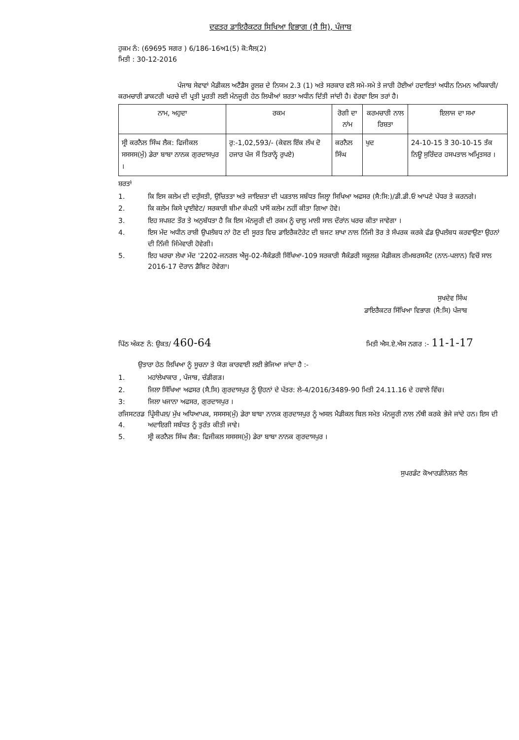ਦਫਤਰ ਡਾਇਰੈਕਟਰ ਸਿਖਿਆ ਵਿਭਾਗ (ਸੈ ਸਿ), ਪੰਜਾਬ
ਹੁਕਮ ਨੰ: (69695 ਸਗਰ ) 6/186-16ਅ1(5) ਕੋ:ਸੈਲ(2)
ਮਿਤੀ : 30-12-2016
ਪੰਜਾਬ ਸੇਵਾਵਾਂ ਮੈਡੀਕਲ ਅਟੈਂਡੈਸ ਰੂਲਜ਼ ਦੇ ਨਿਯਮ 2.3 (1) ਅਤੇ ਸਰਕਾਰ ਵਲੋ ਸਮੇ-ਸਮੇ ਤੇ ਜਾਰੀ ਹੋਈਆਂ ਹਦਾਇਤਾਂ ਅਧੀਨ ਨਿਮਨ ਅਧਿਕਾਰੀ/ਕਰਮਚਾਰੀ ਡਾਕਟਰੀ ਖਰਚੇ ਦੀ ਪ੍ਰਤੀ ਪੂਰਤੀ ਲਈ ਮੰਨਜੂਰੀ ਹੇਠ ਲਿਖੀਆਂ ਸ਼ਰਤਾ ਅਧੀਨ ਦਿੱਤੀ ਜਾਂਦੀ ਹੈ। ਵੇਰਵਾ ਇਸ ਤਰਾਂ ਹੈ।
| ਨਾਮ, ਅਹੁਦਾ | ਰਕਮ | ਰੋਗੀ ਦਾ ਨਾਂਮ | ਕਰਮਚਾਰੀ ਨਾਲ ਰਿਸ਼ਤਾ | ਇਲਾਜ ਦਾ ਸਮਾ |
| --- | --- | --- | --- | --- |
| ਸ੍ਰੀ ਕਰਨੈਲ ਸਿੰਘ ਲੈਕ: ਫਿਜੀਕਲ ਸਸਸਸ(ਮੁੰ) ਡੇਰਾ ਬਾਬਾ ਨਾਨਕ ਗੁਰਦਾਸਪੁਰ । | ਰੁ:-1,02,593/- (ਕੇਵਲ ਇੱਕ ਲੱਖ ਦੋ ਹਜਾਰ ਪੰਜ ਸੌ ਤਿਰਾਨ੍ਵੇਂ ਰੁਪਏ) | ਕਰਨੈਲ ਸਿੰਘ | ਖੁਦ | 24-10-15 ਤੋ 30-10-15 ਤੱਕ ਨਿਊ ਸੁਰਿੰਦਰ ਹਸਪਤਾਲ ਅਮ੍ਰਿਤਸਰ । |
ਸ਼ਰਤਾਂ
1. ਕਿ ਇਸ ਕਲੇਮ ਦੀ ਦਰੁੱਸਤੀ, ਉਚਿਤਤਾ ਅਤੇ ਜਾਇਜ਼ਤਾ ਦੀ ਪੜਤਾਲ ਸਬੰਧਤ ਜਿਲ੍ਹਾ ਸਿਖਿਆ ਅਫਸਰ (ਸੈ:ਸਿ:)/ਡੀ.ਡੀ.ਓ ਆਪਣੇ ਪੱਧਰ ਤੇ ਕਰਨਗੇ।
2. ਕਿ ਕਲੇਮ ਕਿਸੇ ਪ੍ਰਾਈਵੇਟ/ ਸਰਕਾਰੀ ਬੀਮਾ ਕੰਪਨੀ ਪਾਸੋਂ ਕਲੇਮ ਨਹੀਂ ਕੀਤਾ ਗਿਆ ਹੋਵੇ।
3. ਇਹ ਸਪਸ਼ਟ ਤੌਰ ਤੇ ਅਨੁਬੱਧਤਾ ਹੈ ਕਿ ਇਸ ਮੰਨਜੂਰੀ ਦੀ ਰਕਮ ਨੂੰ ਚਾਲੂ ਮਾਲੀ ਸਾਲ ਦੌਰਾਂਨ ਖਰਚ ਕੀਤਾ ਜਾਵੇਗਾ ।
4. ਇਸ ਮੱਦ ਅਧੀਨ ਰਾਸ਼ੀ ਉਪਲੱਬਧ ਨਾਂ ਹੋਣ ਦੀ ਸੂਰਤ ਵਿਚ ਡਾਇਰੈਕਟੋਰੇਟ ਦੀ ਬਜਟ ਸ਼ਾਖਾ ਨਾਲ ਨਿੱਜੀ ਤੋਰ ਤੇ ਸੰਪਰਕ ਕਰਕੇ ਫੰਡ ਉਪਲੱਬਧ ਕਰਵਾਉਣਾ ਉਹਨਾਂ ਦੀ ਨਿੱਜੀ ਜਿੰਮੇਵਾਰੀ ਹੋਵੇਗੀ।
5. ਇਹ ਖਰਚਾ ਲੇਖਾ ਮੱਦ '2202-ਜਨਰਲ ਐਜੂ-02-ਸੈਕੰਡਰੀ ਸਿੱਖਿਆ-109 ਸਰਕਾਰੀ ਸੈਕੰਡਰੀ ਸਕੂਲਜ਼ ਮੈਡੀਕਲ ਰੀਮਬਰਸਮੈਂਟ (ਨਾਨ-ਪਲਾਨ) ਵਿਚੋਂ ਸਾਲ 2016-17 ਦੋਰਾਨ ਡੈਬਿਟ ਹੋਵੇਗਾ।
ਸੁਖਦੇਵ ਸਿੰਘ
ਡਾਇਰੈਕਟਰ ਸਿੱਖਿਆ ਵਿਭਾਗ (ਸੈ:ਸਿ) ਪੰਜਾਬ
ਪਿੱਠ ਅੰਕਣ ਨੰ: ਉਕਤ/ 460-64 ਮਿਤੀ ਐਸ.ਏ.ਐਸ ਨਗਰ :- 11-1-17
ਉਤਾਰਾ ਹੇਠ ਲਿਖਿਆ ਨੂੰ ਸੂਚਨਾ ਤੇ ਯੋਗ ਕਾਰਵਾਈ ਲਈ ਭੇਜਿਆ ਜਾਂਦਾ ਹੈ :-
1. ਮਹਾਂਲੇਖਾਕਾਰ , ਪੰਜਾਬ, ਚੰਡੀਗੜ।
2. ਜਿਲਾ ਸਿੱਖਿਆ ਅਫਸਰ (ਸੈ.ਸਿ) ਗੁਰਦਾਸਪੁਰ ਨੂੰ ਉਹਨਾਂ ਦੇ ਪੱਤਰ: ਲੇ-4/2016/3489-90 ਮਿਤੀ 24.11.16 ਦੇ ਹਵਾਲੇ ਵਿੱਚ।
3: ਜਿਲਾ ਖਜਾਨਾ ਅਫਸਰ, ਗੁਰਦਾਸਪੁਰ ।
ਰਜਿਸਟਰਡ 4. ਪ੍ਰਿੰਸੀਪਲ/ ਮੁੱਖ ਅਧਿਆਪਕ, ਸਸਸਸ(ਮੁੰ) ਡੇਰਾ ਬਾਬਾ ਨਾਨਕ ਗੁਰਦਾਸਪੁਰ ਨੂੰ ਅਸਲ ਮੈਡੀਕਲ ਬਿਲ ਸਮੇਤ ਮੰਨਜੂਰੀ ਨਾਲ ਨੱਥੀ ਕਰਕੇ ਭੇਜੇ ਜਾਂਦੇ ਹਨ। ਇਸ ਦੀ ਅਦਾਇਗੀ ਸਬੰਧਤ ਨੂੰ ਤੁਰੰਤ ਕੀਤੀ ਜਾਵੇ।
5. ਸ੍ਰੀ ਕਰਨੈਲ ਸਿੰਘ ਲੈਕ: ਫਿਜੀਕਲ ਸਸਸਸ(ਮੁੰ) ਡੇਰਾ ਬਾਬਾ ਨਾਨਕ ਗੁਰਦਾਸਪੁਰ ।
ਸੁਪਰਡੰਟ ਕੋਆਰਡੀਨੇਸ਼ਨ ਸੈਲ